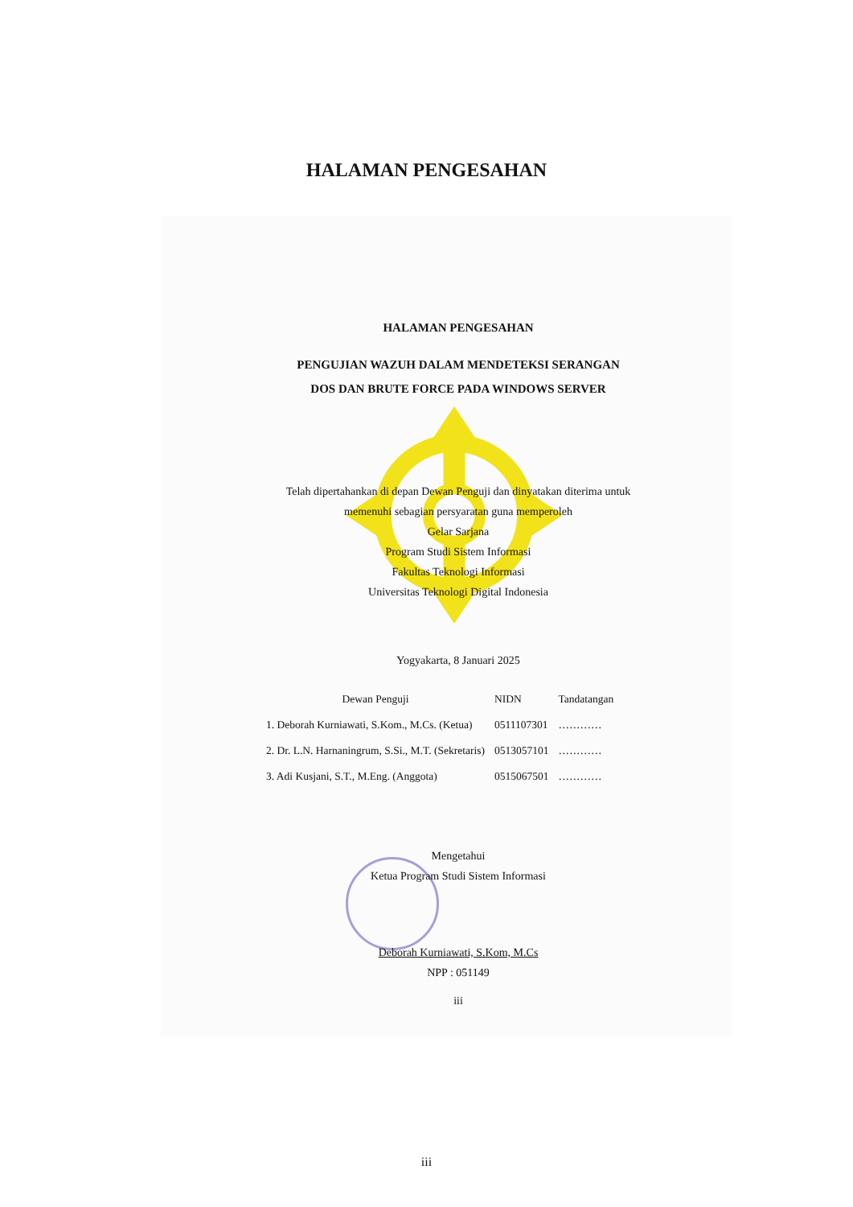HALAMAN PENGESAHAN
HALAMAN PENGESAHAN
PENGUJIAN WAZUH DALAM MENDETEKSI SERANGAN
DOS DAN BRUTE FORCE PADA WINDOWS SERVER
Telah dipertahankan di depan Dewan Penguji dan dinyatakan diterima untuk
memenuhi sebagian persyaratan guna memperoleh
Gelar Sarjana
Program Studi Sistem Informasi
Fakultas Teknologi Informasi
Universitas Teknologi Digital Indonesia
Yogyakarta, 8 Januari 2025
| Dewan Penguji | NIDN | Tandatangan |
| --- | --- | --- |
| 1. Deborah Kurniawati, S.Kom., M.Cs. (Ketua) | 0511107301 | ………… |
| 2. Dr. L.N. Harnaningrum, S.Si., M.T. (Sekretaris) | 0513057101 | ………… |
| 3. Adi Kusjani, S.T., M.Eng. (Anggota) | 0515067501 | ………… |
Mengetahui
Ketua Program Studi Sistem Informasi
Deborah Kurniawati, S.Kom, M.Cs
NPP : 051149
iii
iii